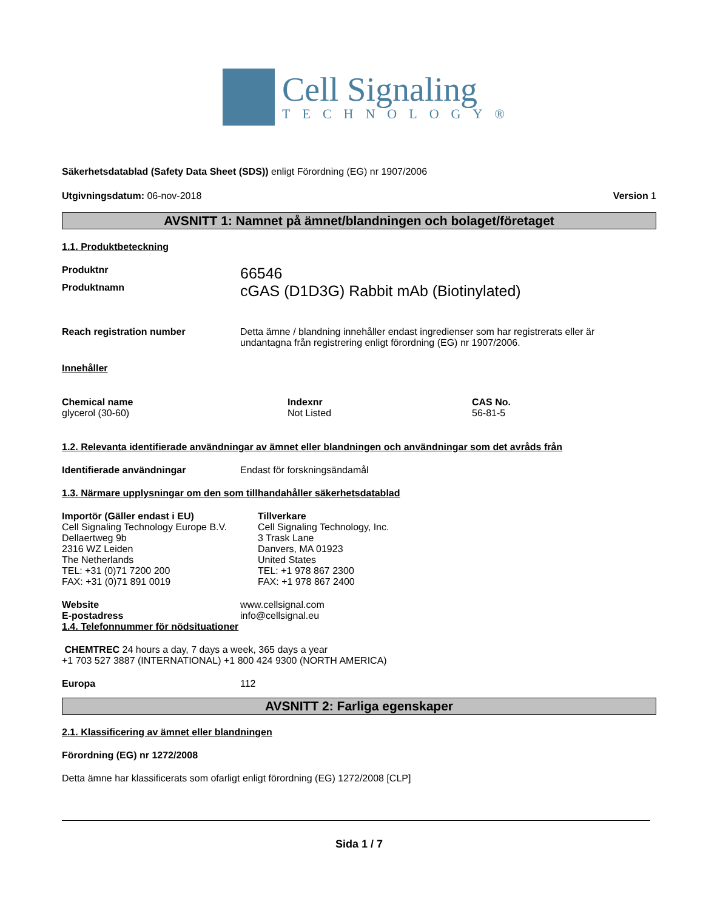Cell Signaling
TECHNOLOGY®
Säkerhetsdatablad (Safety Data Sheet (SDS)) enligt Förordning (EG) nr 1907/2006
Utgivningsdatum: 06-nov-2018 Version 1
AVSNITT 1: Namnet på ämnet/blandningen och bolaget/företaget
1.1. Produktbeteckning
Produktnr
66546
Produktnamn
cGAS (D1D3G) Rabbit mAb (Biotinylated)
Reach registration number Detta ämne / blandning innehåller endast ingredienser som har registrerats eller är undantagna från registrering enligt förordning (EG) nr 1907/2006.
Innehåller
| Chemical name | Indexnr | CAS No. |
| --- | --- | --- |
| glycerol (30-60) | Not Listed | 56-81-5 |
1.2. Relevanta identifierade användningar av ämnet eller blandningen och användningar som det avråds från
Identifierade användningar Endast för forskningsändamål
1.3. Närmare upplysningar om den som tillhandahåller säkerhetsdatablad
Importör (Gäller endast i EU)
Cell Signaling Technology Europe B.V.
Dellaertweg 9b
2316 WZ Leiden
The Netherlands
TEL: +31 (0)71 7200 200
FAX: +31 (0)71 891 0019
Tillverkare
Cell Signaling Technology, Inc.
3 Trask Lane
Danvers, MA 01923
United States
TEL: +1 978 867 2300
FAX: +1 978 867 2400
Website www.cellsignal.com
E-postadress info@cellsignal.eu
1.4. Telefonnummer för nödsituationer
CHEMTREC 24 hours a day, 7 days a week, 365 days a year
+1 703 527 3887 (INTERNATIONAL) +1 800 424 9300 (NORTH AMERICA)
Europa 112
AVSNITT 2: Farliga egenskaper
2.1. Klassificering av ämnet eller blandningen
Förordning (EG) nr 1272/2008
Detta ämne har klassificerats som ofarligt enligt förordning (EG) 1272/2008 [CLP]
Sida 1 / 7